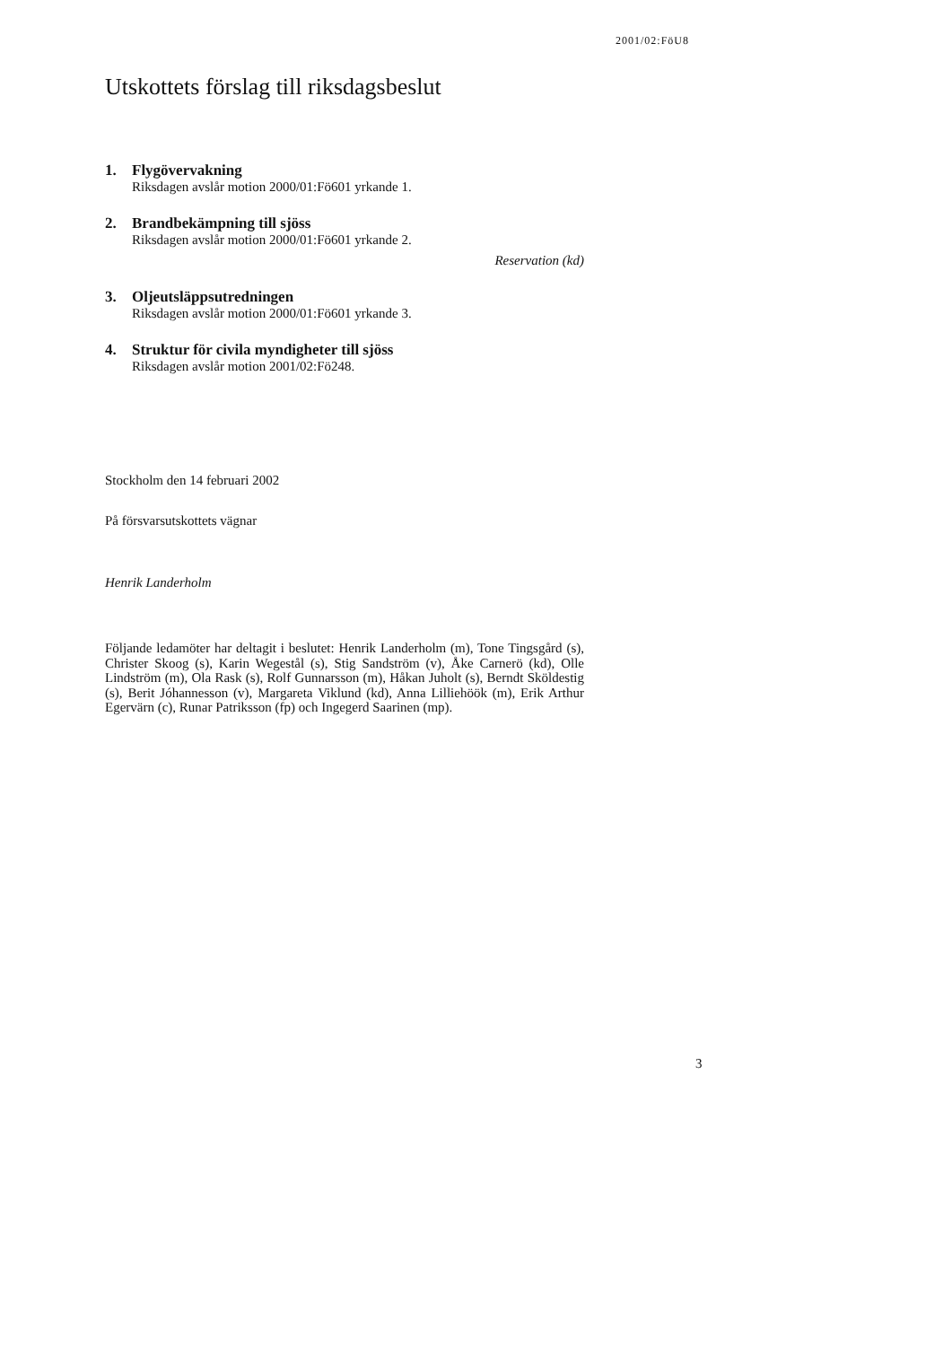2001/02:FöU8
Utskottets förslag till riksdagsbeslut
1. Flygövervakning
Riksdagen avslår motion 2000/01:Fö601 yrkande 1.
2. Brandbekämpning till sjöss
Riksdagen avslår motion 2000/01:Fö601 yrkande 2.
Reservation (kd)
3. Oljeutsläppsutredningen
Riksdagen avslår motion 2000/01:Fö601 yrkande 3.
4. Struktur för civila myndigheter till sjöss
Riksdagen avslår motion 2001/02:Fö248.
Stockholm den 14 februari 2002
På försvarsutskottets vägnar
Henrik Landerholm
Följande ledamöter har deltagit i beslutet: Henrik Landerholm (m), Tone Tingsgård (s), Christer Skoog (s), Karin Wegestål (s), Stig Sandström (v), Åke Carnerö (kd), Olle Lindström (m), Ola Rask (s), Rolf Gunnarsson (m), Håkan Juholt (s), Berndt Sköldestig (s), Berit Jóhannesson (v), Margareta Viklund (kd), Anna Lilliehöök (m), Erik Arthur Egervärn (c), Runar Patriksson (fp) och Ingegerd Saarinen (mp).
3